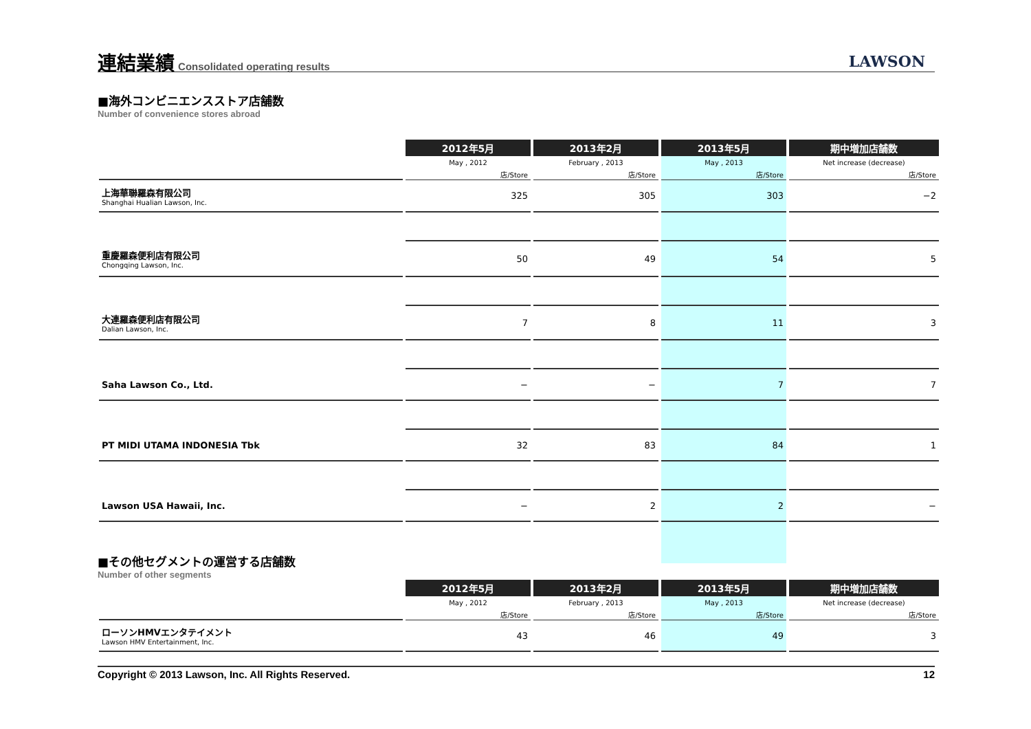連結業績
Consolidated operating results
LAWSON
■海外コンビニエンスストア店舗数
Number of convenience stores abroad
| | 2012年5月 | 2013年2月 | 2013年5月 | 期中増加店舗数 |
| | May , 2012 | February , 2013 | May , 2013 | Net increase (decrease) |
| | 店/Store | 店/Store | 店/Store | 店/Store |
| 上海華聯羅森有限公司 Shanghai Hualian Lawson, Inc. | 325 | 305 | 303 | −2 |
| 重慶羅森便利店有限公司 Chongqing Lawson, Inc. | 50 | 49 | 54 | 5 |
| 大連羅森便利店有限公司 Dalian Lawson, Inc. | 7 | 8 | 11 | 3 |
| Saha Lawson Co., Ltd. | − | − | 7 | 7 |
| PT MIDI UTAMA INDONESIA Tbk | 32 | 83 | 84 | 1 |
| Lawson USA Hawaii, Inc. | − | 2 | 2 | − |
■その他セグメントの運営する店舗数
Number of other segments
| | 2012年5月 | 2013年2月 | 2013年5月 | 期中増加店舗数 |
| | May , 2012 | February , 2013 | May , 2013 | Net increase (decrease) |
| | 店/Store | 店/Store | 店/Store | 店/Store |
| ローソンHMVエンタテイメント Lawson HMV Entertainment, Inc. | 43 | 46 | 49 | 3 |
Copyright © 2013 Lawson, Inc. All Rights Reserved. 12